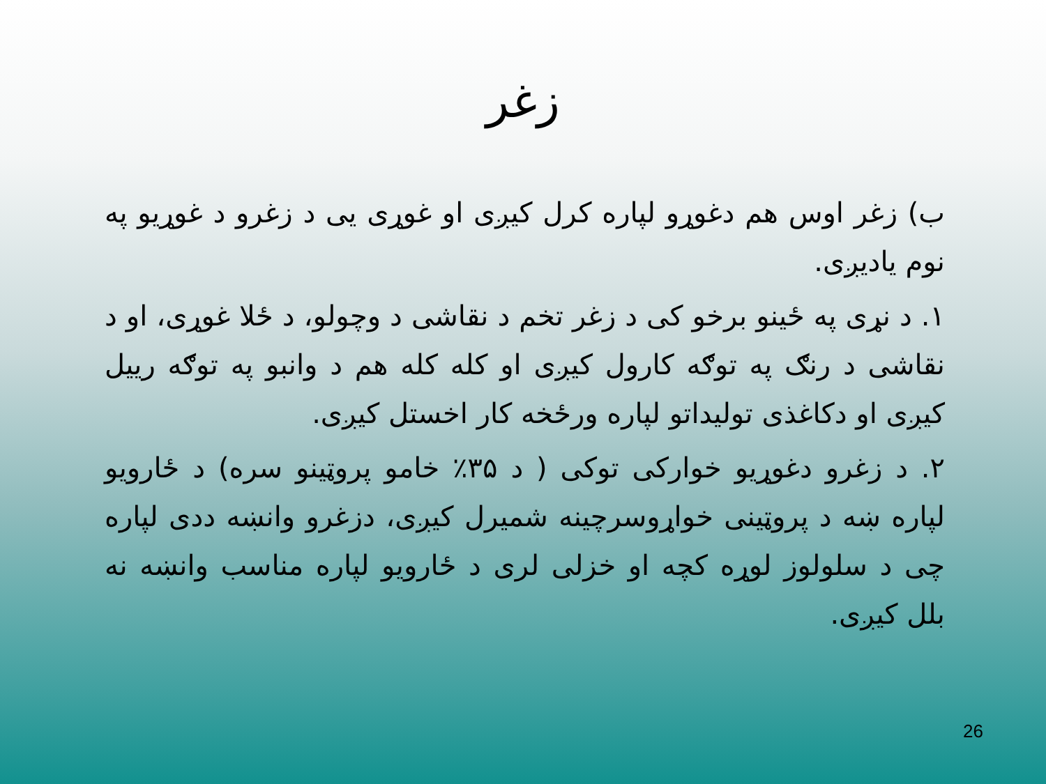زغر
ب) زغر اوس هم دغوړو لپاره کرل کیږی او غوړی یی د زغرو د غوړیو په نوم یادیږی.
۱. د نړی په ځینو برخو کی د زغر تخم د نقاشی د وچولو، د ځلا غوړی، او د نقاشی د رنګ په توګه کارول کیږی او کله کله هم د وانبو په توګه رییل کیږی او دکاغذی تولیداتو لپاره ورځخه کار اخستل کیږی.
۲. د زغرو دغوړیو خوارکی توکی ( د ۳۵٪ خامو پروټینو سره) د ځارویو لپاره ښه د پروټینی خواړوسرچینه شمیرل کیږی، دزغرو وانښه ددی لپاره چی د سلولوز لوړه کچه او خزلی لری د ځارویو لپاره مناسب وانښه نه بلل کیږی.
26